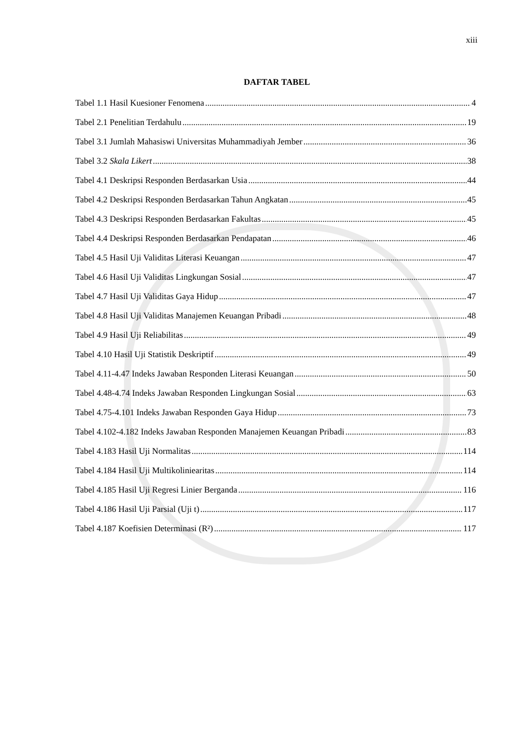xiii
DAFTAR TABEL
Tabel 1.1 Hasil Kuesioner Fenomena 4
Tabel 2.1 Penelitian Terdahulu 19
Tabel 3.1 Jumlah Mahasiswi Universitas Muhammadiyah Jember 36
Tabel 3.2 Skala Likert 38
Tabel 4.1 Deskripsi Responden Berdasarkan Usia 44
Tabel 4.2 Deskripsi Responden Berdasarkan Tahun Angkatan 45
Tabel 4.3 Deskripsi Responden Berdasarkan Fakultas 45
Tabel 4.4 Deskripsi Responden Berdasarkan Pendapatan 46
Tabel 4.5 Hasil Uji Validitas Literasi Keuangan 47
Tabel 4.6 Hasil Uji Validitas Lingkungan Sosial 47
Tabel 4.7 Hasil Uji Validitas Gaya Hidup 47
Tabel 4.8 Hasil Uji Validitas Manajemen Keuangan Pribadi 48
Tabel 4.9 Hasil Uji Reliabilitas 49
Tabel 4.10 Hasil Uji Statistik Deskriptif 49
Tabel 4.11-4.47 Indeks Jawaban Responden Literasi Keuangan 50
Tabel 4.48-4.74 Indeks Jawaban Responden Lingkungan Sosial 63
Tabel 4.75-4.101 Indeks Jawaban Responden Gaya Hidup 73
Tabel 4.102-4.182 Indeks Jawaban Responden Manajemen Keuangan Pribadi 83
Tabel 4.183 Hasil Uji Normalitas 114
Tabel 4.184 Hasil Uji Multikoliniearitas 114
Tabel 4.185 Hasil Uji Regresi Linier Berganda 116
Tabel 4.186 Hasil Uji Parsial (Uji t) 117
Tabel 4.187 Koefisien Determinasi (R²) 117